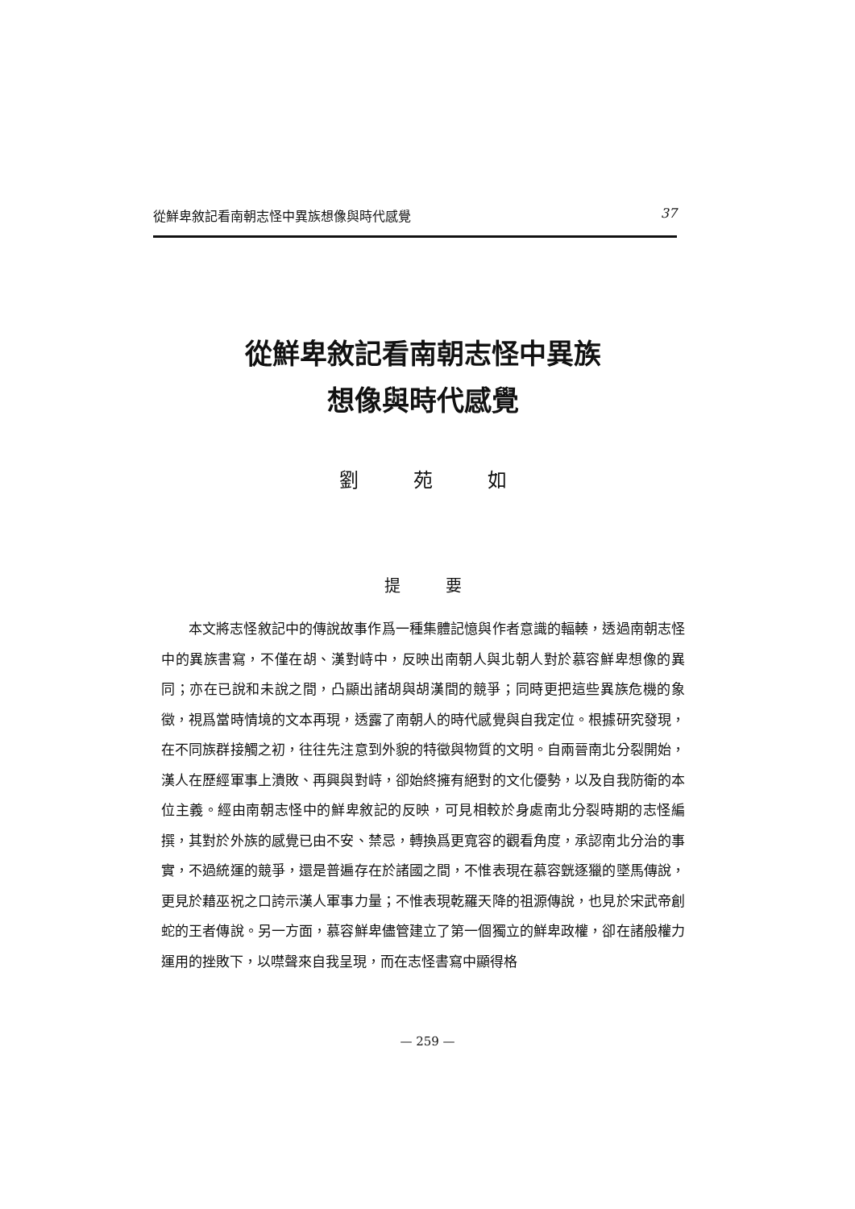從鮮卑敘記看南朝志怪中異族想像與時代感覺 37
從鮮卑敘記看南朝志怪中異族
想像與時代感覺
劉 苑 如
提 要
本文將志怪敘記中的傳說故事作爲一種集體記憶與作者意識的輻輳，透過南朝志怪中的異族書寫，不僅在胡、漢對峙中，反映出南朝人與北朝人對於慕容鮮卑想像的異同；亦在已說和未說之間，凸顯出諸胡與胡漢間的競爭；同時更把這些異族危機的象徵，視爲當時情境的文本再現，透露了南朝人的時代感覺與自我定位。根據研究發現，在不同族群接觸之初，往往先注意到外貌的特徵與物質的文明。自兩晉南北分裂開始，漢人在歷經軍事上潰敗、再興與對峙，卻始終擁有絕對的文化優勢，以及自我防衛的本位主義。經由南朝志怪中的鮮卑敘記的反映，可見相較於身處南北分裂時期的志怪編撰，其對於外族的感覺已由不安、禁忌，轉換爲更寬容的觀看角度，承認南北分治的事實，不過統運的競爭，還是普遍存在於諸國之間，不惟表現在慕容皝逐獵的墜馬傳說，更見於藉巫祝之口誇示漢人軍事力量；不惟表現乾羅天降的祖源傳說，也見於宋武帝創蛇的王者傳說。另一方面，慕容鮮卑儘管建立了第一個獨立的鮮卑政權，卻在諸般權力運用的挫敗下，以噤聲來自我呈現，而在志怪書寫中顯得格
— 259 —